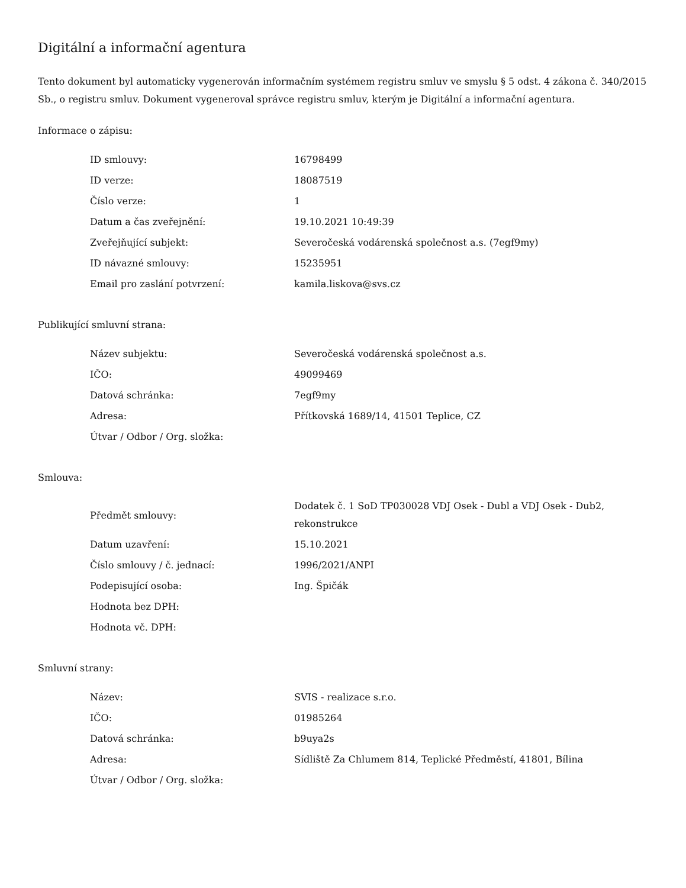Digitální a informační agentura
Tento dokument byl automaticky vygenerován informačním systémem registru smluv ve smyslu § 5 odst. 4 zákona č. 340/2015 Sb., o registru smluv. Dokument vygeneroval správce registru smluv, kterým je Digitální a informační agentura.
Informace o zápisu:
| ID smlouvy: | 16798499 |
| ID verze: | 18087519 |
| Číslo verze: | 1 |
| Datum a čas zveřejnění: | 19.10.2021 10:49:39 |
| Zveřejňující subjekt: | Severočeská vodárenská společnost a.s. (7egf9my) |
| ID návazné smlouvy: | 15235951 |
| Email pro zaslání potvrzení: | kamila.liskova@svs.cz |
Publikující smluvní strana:
| Název subjektu: | Severočeská vodárenská společnost a.s. |
| IČO: | 49099469 |
| Datová schránka: | 7egf9my |
| Adresa: | Přítkovská 1689/14, 41501 Teplice, CZ |
| Útvar / Odbor / Org. složka: | |
Smlouva:
| Předmět smlouvy: | Dodatek č. 1 SoD TP030028 VDJ Osek - Dubl a VDJ Osek - Dub2, rekonstrukce |
| Datum uzavření: | 15.10.2021 |
| Číslo smlouvy / č. jednací: | 1996/2021/ANPI |
| Podepisující osoba: | Ing. Špičák |
| Hodnota bez DPH: | |
| Hodnota vč. DPH: | |
Smluvní strany:
| Název: | SVIS - realizace s.r.o. |
| IČO: | 01985264 |
| Datová schránka: | b9uya2s |
| Adresa: | Sídliště Za Chlumem 814, Teplické Předměstí, 41801, Bílina |
| Útvar / Odbor / Org. složka: | |